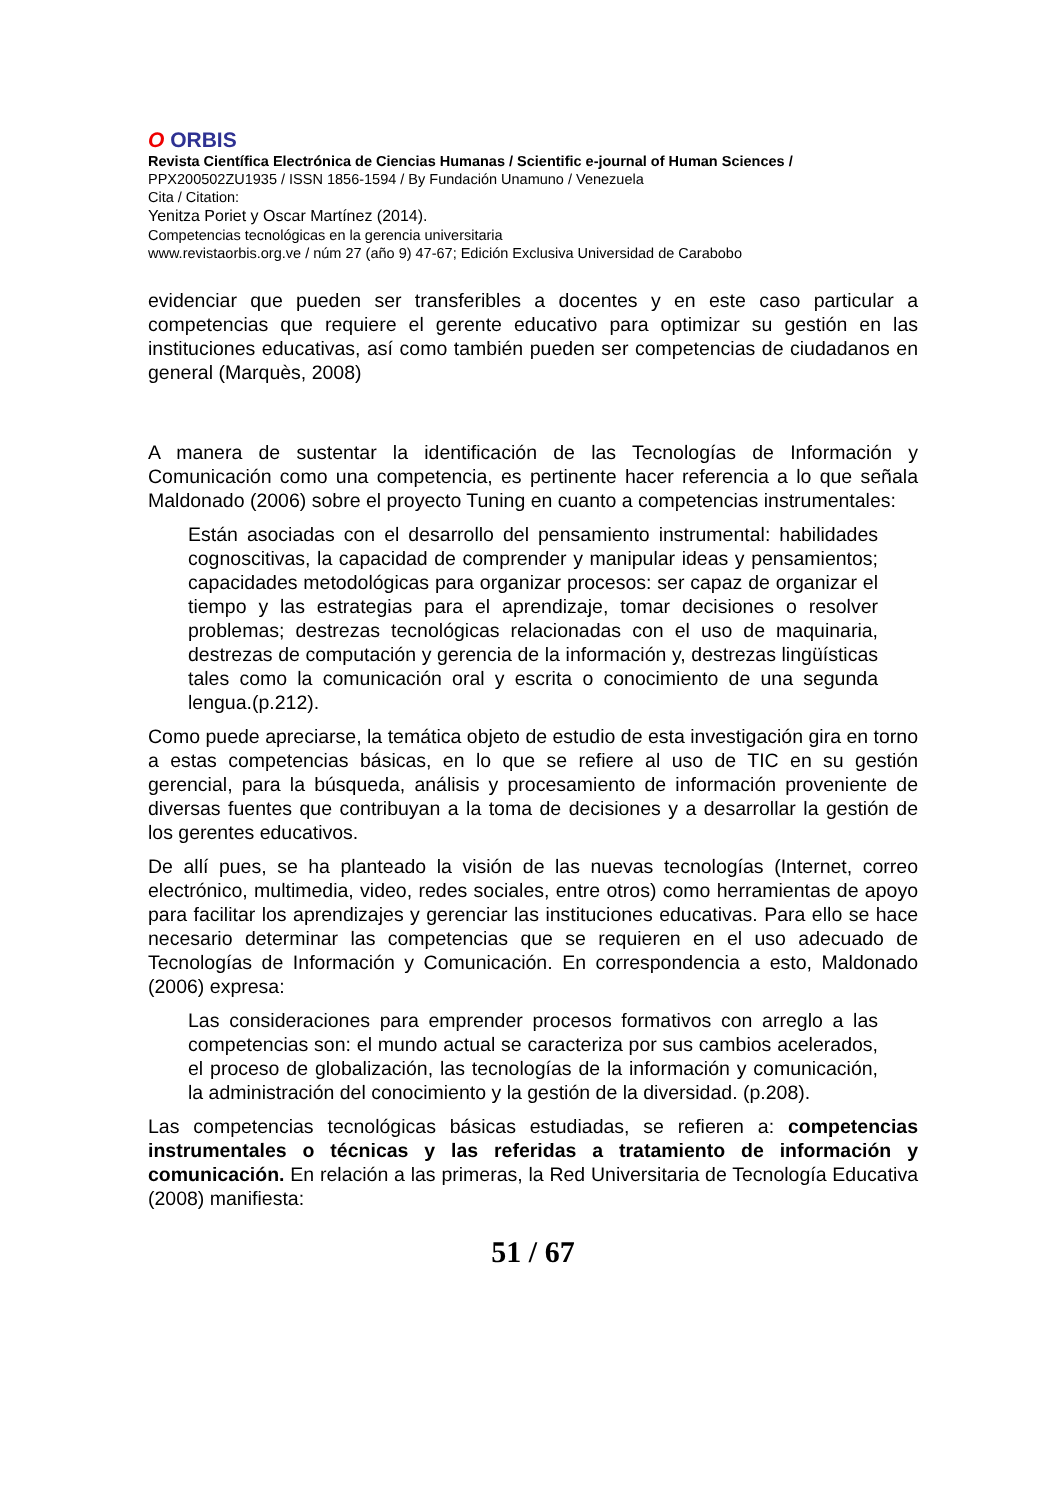O ORBIS
Revista Científica Electrónica de Ciencias Humanas / Scientific e-journal of Human Sciences /
PPX200502ZU1935 / ISSN 1856-1594 / By Fundación Unamuno / Venezuela
Cita / Citation:
Yenitza Poriet y Oscar Martínez (2014).
Competencias tecnológicas en la gerencia universitaria
www.revistaorbis.org.ve / núm 27 (año 9) 47-67; Edición Exclusiva Universidad de Carabobo
evidenciar que pueden ser transferibles a docentes y en este caso particular a competencias que requiere el gerente educativo para optimizar su gestión en las instituciones educativas, así como también pueden ser competencias de ciudadanos en general (Marquès, 2008)
A manera de sustentar la identificación de las Tecnologías de Información y Comunicación como una competencia, es pertinente hacer referencia a lo que señala Maldonado (2006) sobre el proyecto Tuning en cuanto a competencias instrumentales:
Están asociadas con el desarrollo del pensamiento instrumental: habilidades cognoscitivas, la capacidad de comprender y manipular ideas y pensamientos; capacidades metodológicas para organizar procesos: ser capaz de organizar el tiempo y las estrategias para el aprendizaje, tomar decisiones o resolver problemas; destrezas tecnológicas relacionadas con el uso de maquinaria, destrezas de computación y gerencia de la información y, destrezas lingüísticas tales como la comunicación oral y escrita o conocimiento de una segunda lengua.(p.212).
Como puede apreciarse, la temática objeto de estudio de esta investigación gira en torno a estas competencias básicas, en lo que se refiere al uso de TIC en su gestión gerencial, para la búsqueda, análisis y procesamiento de información proveniente de diversas fuentes que contribuyan a la toma de decisiones y a desarrollar la gestión de los gerentes educativos.
De allí pues, se ha planteado la visión de las nuevas tecnologías (Internet, correo electrónico, multimedia, video, redes sociales, entre otros) como herramientas de apoyo para facilitar los aprendizajes y gerenciar las instituciones educativas. Para ello se hace necesario determinar las competencias que se requieren en el uso adecuado de Tecnologías de Información y Comunicación. En correspondencia a esto, Maldonado (2006) expresa:
Las consideraciones para emprender procesos formativos con arreglo a las competencias son: el mundo actual se caracteriza por sus cambios acelerados, el proceso de globalización, las tecnologías de la información y comunicación, la administración del conocimiento y la gestión de la diversidad. (p.208).
Las competencias tecnológicas básicas estudiadas, se refieren a: competencias instrumentales o técnicas y las referidas a tratamiento de información y comunicación. En relación a las primeras, la Red Universitaria de Tecnología Educativa (2008) manifiesta:
51 / 67